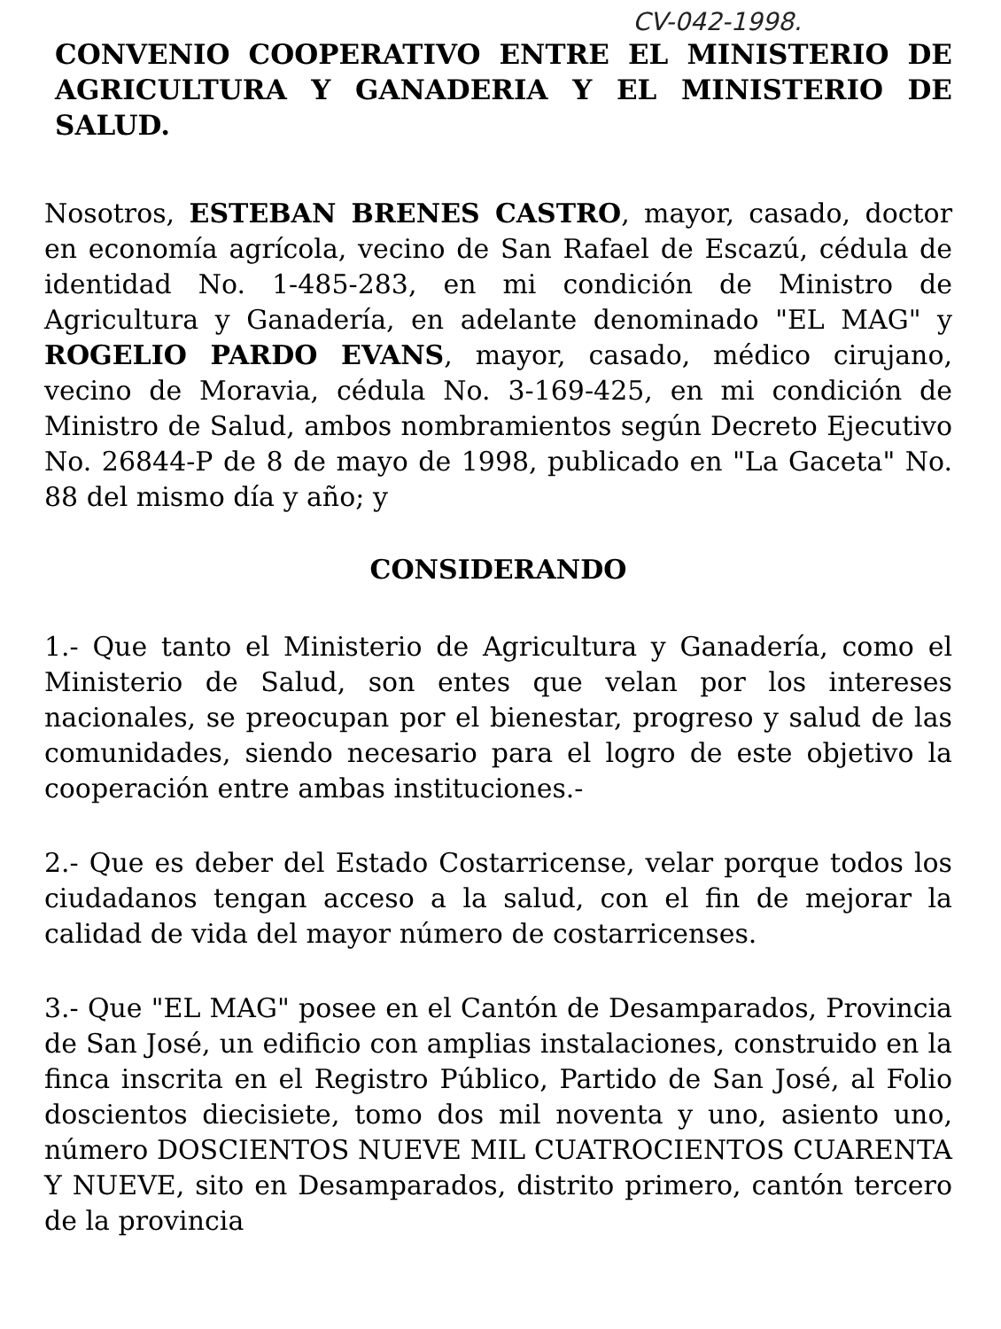CV-042-1998.
CONVENIO COOPERATIVO ENTRE EL MINISTERIO DE AGRICULTURA Y GANADERIA Y EL MINISTERIO DE SALUD.
Nosotros, ESTEBAN BRENES CASTRO, mayor, casado, doctor en economía agrícola, vecino de San Rafael de Escazú, cédula de identidad No. 1-485-283, en mi condición de Ministro de Agricultura y Ganadería, en adelante denominado "EL MAG" y ROGELIO PARDO EVANS, mayor, casado, médico cirujano, vecino de Moravia, cédula No. 3-169-425, en mi condición de Ministro de Salud, ambos nombramientos según Decreto Ejecutivo No. 26844-P de 8 de mayo de 1998, publicado en "La Gaceta" No. 88 del mismo día y año; y
CONSIDERANDO
1.- Que tanto el Ministerio de Agricultura y Ganadería, como el Ministerio de Salud, son entes que velan por los intereses nacionales, se preocupan por el bienestar, progreso y salud de las comunidades, siendo necesario para el logro de este objetivo la cooperación entre ambas instituciones.-
2.- Que es deber del Estado Costarricense, velar porque todos los ciudadanos tengan acceso a la salud, con el fin de mejorar la calidad de vida del mayor número de costarricenses.
3.- Que "EL MAG" posee en el Cantón de Desamparados, Provincia de San José, un edificio con amplias instalaciones, construido en la finca inscrita en el Registro Público, Partido de San José, al Folio doscientos diecisiete, tomo dos mil noventa y uno, asiento uno, número DOSCIENTOS NUEVE MIL CUATROCIENTOS CUARENTA Y NUEVE, sito en Desamparados, distrito primero, cantón tercero de la provincia